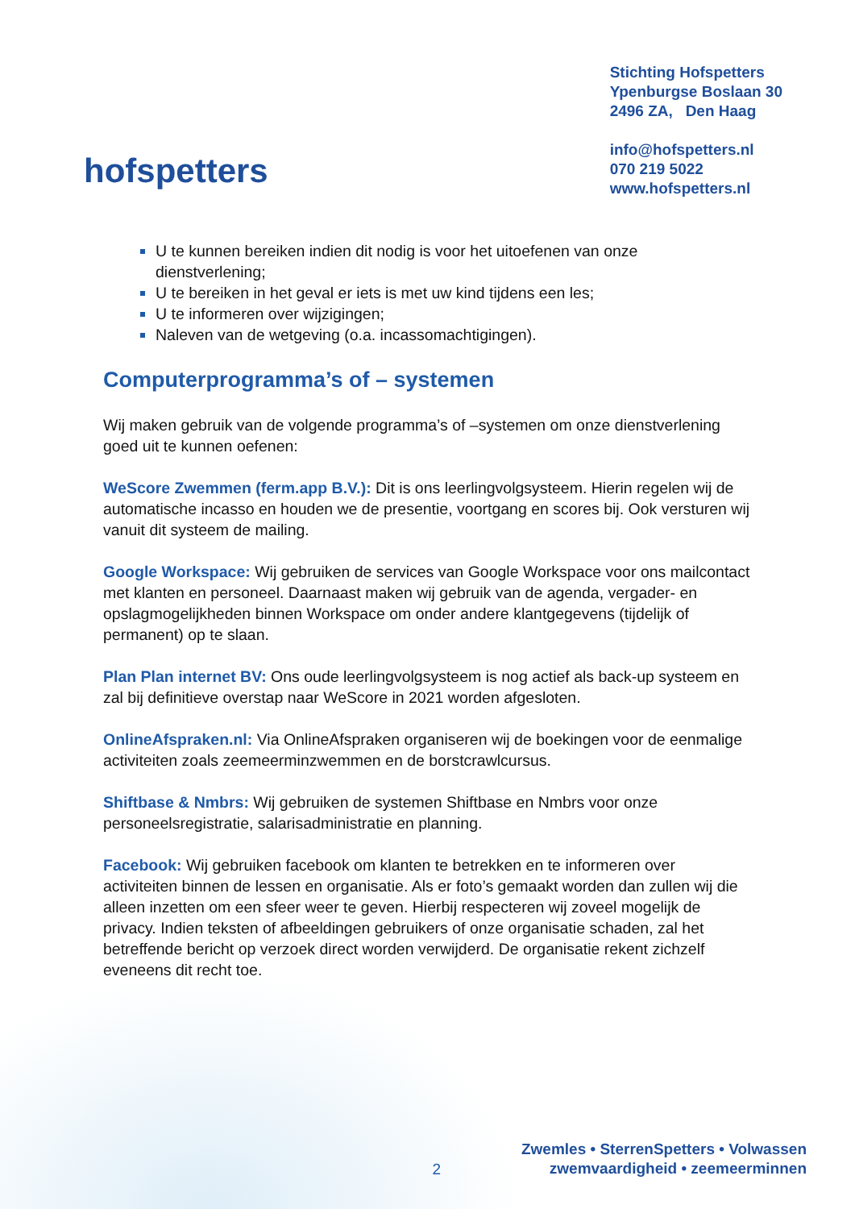hofspetters
Stichting Hofspetters
Ypenburgse Boslaan 30
2496 ZA, Den Haag
info@hofspetters.nl
070 219 5022
www.hofspetters.nl
U te kunnen bereiken indien dit nodig is voor het uitoefenen van onze dienstverlening;
U te bereiken in het geval er iets is met uw kind tijdens een les;
U te informeren over wijzigingen;
Naleven van de wetgeving (o.a. incassomachtigingen).
Computerprogramma’s of – systemen
Wij maken gebruik van de volgende programma’s of –systemen om onze dienstverlening goed uit te kunnen oefenen:
WeScore Zwemmen (ferm.app B.V.): Dit is ons leerlingvolgsysteem. Hierin regelen wij de automatische incasso en houden we de presentie, voortgang en scores bij. Ook versturen wij vanuit dit systeem de mailing.
Google Workspace: Wij gebruiken de services van Google Workspace voor ons mailcontact met klanten en personeel. Daarnaast maken wij gebruik van de agenda, vergader- en opslagmogelijkheden binnen Workspace om onder andere klantgegevens (tijdelijk of permanent) op te slaan.
Plan Plan internet BV: Ons oude leerlingvolgsysteem is nog actief als back-up systeem en zal bij definitieve overstap naar WeScore in 2021 worden afgesloten.
OnlineAfspraken.nl: Via OnlineAfspraken organiseren wij de boekingen voor de eenmalige activiteiten zoals zeemeerminzwemmen en de borstcrawlcursus.
Shiftbase & Nmbrs: Wij gebruiken de systemen Shiftbase en Nmbrs voor onze personeelsregistratie, salarisadministratie en planning.
Facebook: Wij gebruiken facebook om klanten te betrekken en te informeren over activiteiten binnen de lessen en organisatie. Als er foto’s gemaakt worden dan zullen wij die alleen inzetten om een sfeer weer te geven. Hierbij respecteren wij zoveel mogelijk de privacy. Indien teksten of afbeeldingen gebruikers of onze organisatie schaden, zal het betreffende bericht op verzoek direct worden verwijderd. De organisatie rekent zichzelf eveneens dit recht toe.
2
Zwemles • SterrenSpetters • Volwassen
zwemvaardigheid • zeemeerminnen